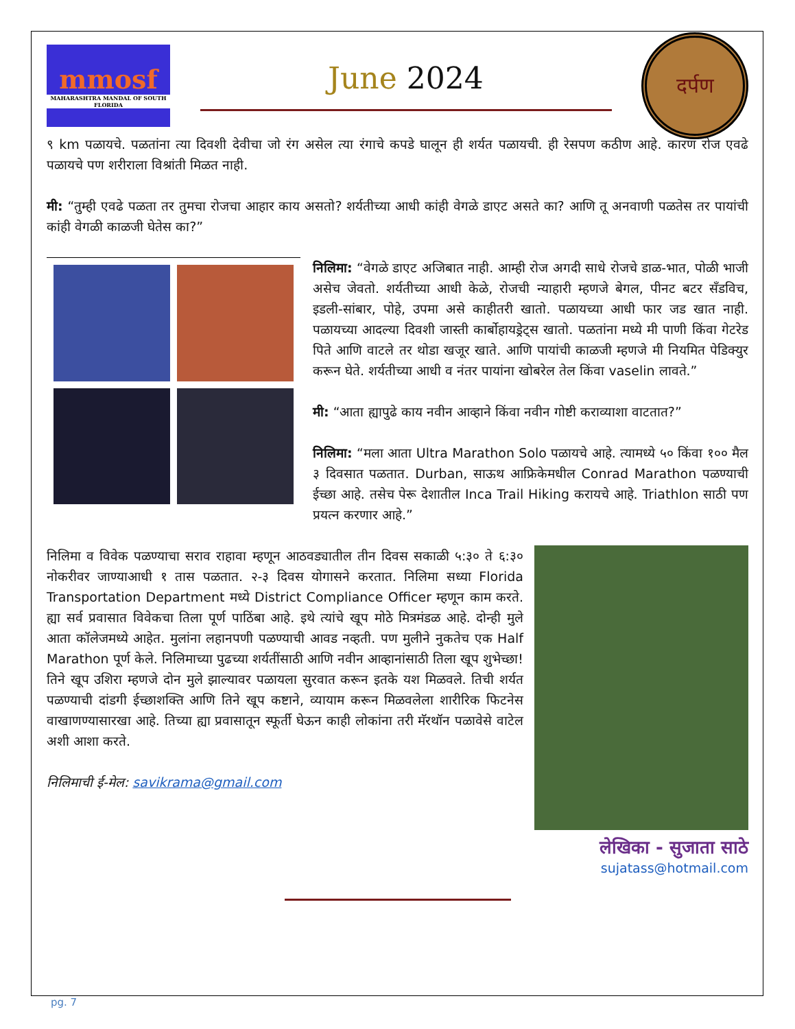mmosf
MAHARASHTRA MANDAL OF SOUTH FLORIDA
June 2024
दर्पण
९ km पळायचे. पळतांना त्या दिवशी देवीचा जो रंग असेल त्या रंगाचे कपडे घालून ही शर्यत पळायची. ही रेसपण कठीण आहे. कारण रोज एवढे पळायचे पण शरीराला विश्रांती मिळत नाही.
मी: “तुम्ही एवढे पळता तर तुमचा रोजचा आहार काय असतो? शर्यतीच्या आधी कांही वेगळे डाएट असते का? आणि तू अनवाणी पळतेस तर पायांची कांही वेगळी काळजी घेतेस का?”
निलिमा: “वेगळे डाएट अजिबात नाही. आम्ही रोज अगदी साधे रोजचे डाळ-भात, पोळी भाजी असेच जेवतो. शर्यतीच्या आधी केळे, रोजची न्याहारी म्हणजे बेगल, पीनट बटर सँडविच, इडली-सांबार, पोहे, उपमा असे काहीतरी खातो. पळायच्या आधी फार जड खात नाही. पळायच्या आदल्या दिवशी जास्ती कार्बोहायड्रेट्स खातो. पळतांना मध्ये मी पाणी किंवा गेटरेड पिते आणि वाटले तर थोडा खजूर खाते. आणि पायांची काळजी म्हणजे मी नियमित पेडिक्युर करून घेते. शर्यतीच्या आधी व नंतर पायांना खोबरेल तेल किंवा vaselin लावते.”
मी: “आता ह्यापुढे काय नवीन आव्हाने किंवा नवीन गोष्टी कराव्याशा वाटतात?”
निलिमा: “मला आता Ultra Marathon Solo पळायचे आहे. त्यामध्ये ५० किंवा १०० मैल ३ दिवसात पळतात. Durban, साऊथ आफ्रिकेमधील Conrad Marathon पळण्याची ईच्छा आहे. तसेच पेरू देशातील Inca Trail Hiking करायचे आहे. Triathlon साठी पण प्रयत्न करणार आहे.”
निलिमा व विवेक पळण्याचा सराव राहावा म्हणून आठवड्यातील तीन दिवस सकाळी ५:३० ते ६:३० नोकरीवर जाण्याआधी १ तास पळतात. २-३ दिवस योगासने करतात. निलिमा सध्या Florida Transportation Department मध्ये District Compliance Officer म्हणून काम करते. ह्या सर्व प्रवासात विवेकचा तिला पूर्ण पाठिंबा आहे. इथे त्यांचे खूप मोठे मित्रमंडळ आहे. दोन्ही मुले आता कॉलेजमध्ये आहेत. मुलांना लहानपणी पळण्याची आवड नव्हती. पण मुलीने नुकतेच एक Half Marathon पूर्ण केले. निलिमाच्या पुढच्या शर्यतींसाठी आणि नवीन आव्हानांसाठी तिला खूप शुभेच्छा! तिने खूप उशिरा म्हणजे दोन मुले झाल्यावर पळायला सुरवात करून इतके यश मिळवले. तिची शर्यत पळण्याची दांडगी ईच्छाशक्ति आणि तिने खूप कष्टाने, व्यायाम करून मिळवलेला शारीरिक फिटनेस वाखाणण्यासारखा आहे. तिच्या ह्या प्रवासातून स्फूर्ती घेऊन काही लोकांना तरी मॅरथॉन पळावेसे वाटेल अशी आशा करते.
निलिमाची ई-मेल: savikrama@gmail.com
लेखिका - सुजाता साठे
sujatass@hotmail.com
pg. 7